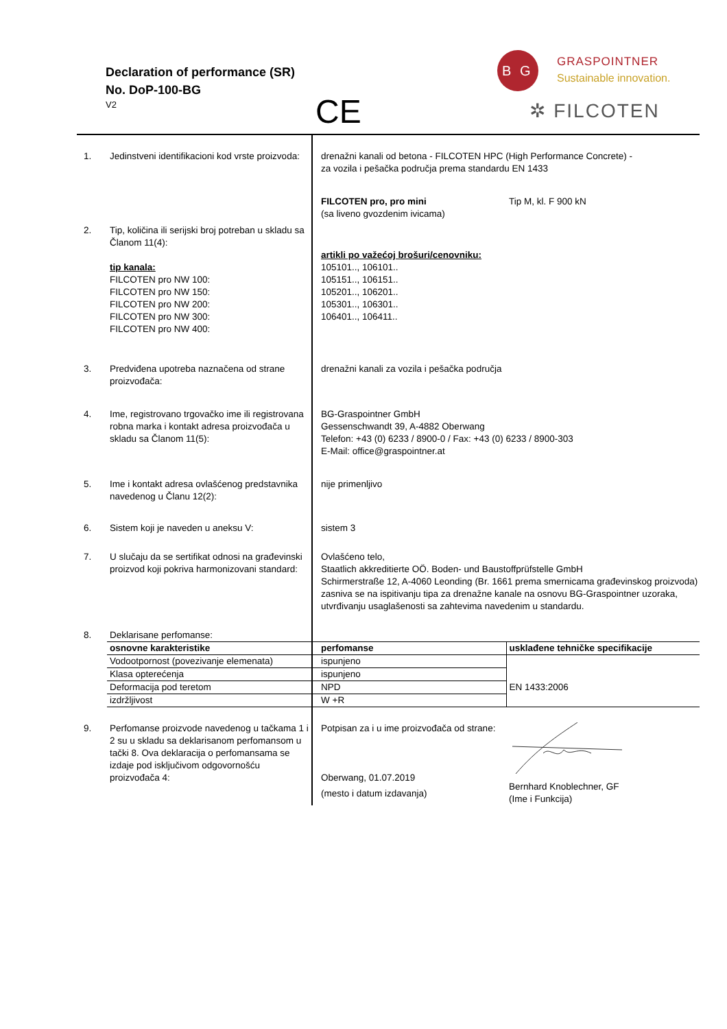Declaration of performance (SR)
No. DoP-100-BG
V2 CE
B
G
GRASPOINTNER
Sustainable innovation.
✲ FILCOTEN
| 1. | Jedinstveni identifikacioni kod vrste proizvoda: | drenažni kanali od betona - FILCOTEN HPC (High Performance Concrete) - za vozila i pešačka područja prema standardu EN 1433 | |
| | | FILCOTEN pro, pro mini (sa liveno gvozdenim ivicama) | Tip M, kl. F 900 kN |
| 2. | Tip, količina ili serijski broj potreban u skladu sa Članom 11(4): tip kanala: FILCOTEN pro NW 100: FILCOTEN pro NW 150: FILCOTEN pro NW 200: FILCOTEN pro NW 300: FILCOTEN pro NW 400: | artikli po važećoj brošuri/cenovniku: 105101.., 106101.. 105151.., 106151.. 105201.., 106201.. 105301.., 106301.. 106401.., 106411.. | |
| 3. | Predviđena upotreba naznačena od strane proizvođača: | drenažni kanali za vozila i pešačka područja | |
| 4. | Ime, registrovano trgovačko ime ili registrovana robna marka i kontakt adresa proizvođača u skladu sa Članom 11(5): | BG-Graspointner GmbH Gessenschwandt 39, A-4882 Oberwang Telefon: +43 (0) 6233 / 8900-0 / Fax: +43 (0) 6233 / 8900-303 E-Mail: office@graspointner.at | |
| 5. | Ime i kontakt adresa ovlašćenog predstavnika navedenog u Članu 12(2): | nije primenljivo | |
| 6. | Sistem koji je naveden u aneksu V: | sistem 3 | |
| 7. | U slučaju da se sertifikat odnosi na građevinski proizvod koji pokriva harmonizovani standard: | Ovlašćeno telo, Staatlich akkreditierte OÖ. Boden- und Baustoffprüfstelle GmbH Schirmerstraße 12, A-4060 Leonding (Br. 1661 prema smernicama građevinskog proizvoda) zasniva se na ispitivanju tipa za drenažne kanale na osnovu BG-Graspointner uzoraka, utvrđivanju usaglašenosti sa zahtevima navedenim u standardu. | |
| 8. | Deklarisane perfomanse: | | |
| | osnovne karakteristike | perfomanse | usklađene tehničke specifikacije |
| | Vodootpornost (povezivanje elemenata) | ispunjeno | |
| | Klasa opterećenja | ispunjeno | EN 1433:2006 |
| | Deformacija pod teretom | NPD | |
| | izdržljivost | W +R | |
| 9. | Perfomanse proizvode navedenog u tačkama 1 i 2 su u skladu sa deklarisanom perfomansom u tački 8. Ova deklaracija o perfomansama se izdaje pod isključivom odgovornošću proizvođača 4: | Potpisan za i u ime proizvođača od strane: Oberwang, 01.07.2019 (mesto i datum izdavanja) | Bernhard Knoblechner, GF (Ime i Funkcija) |